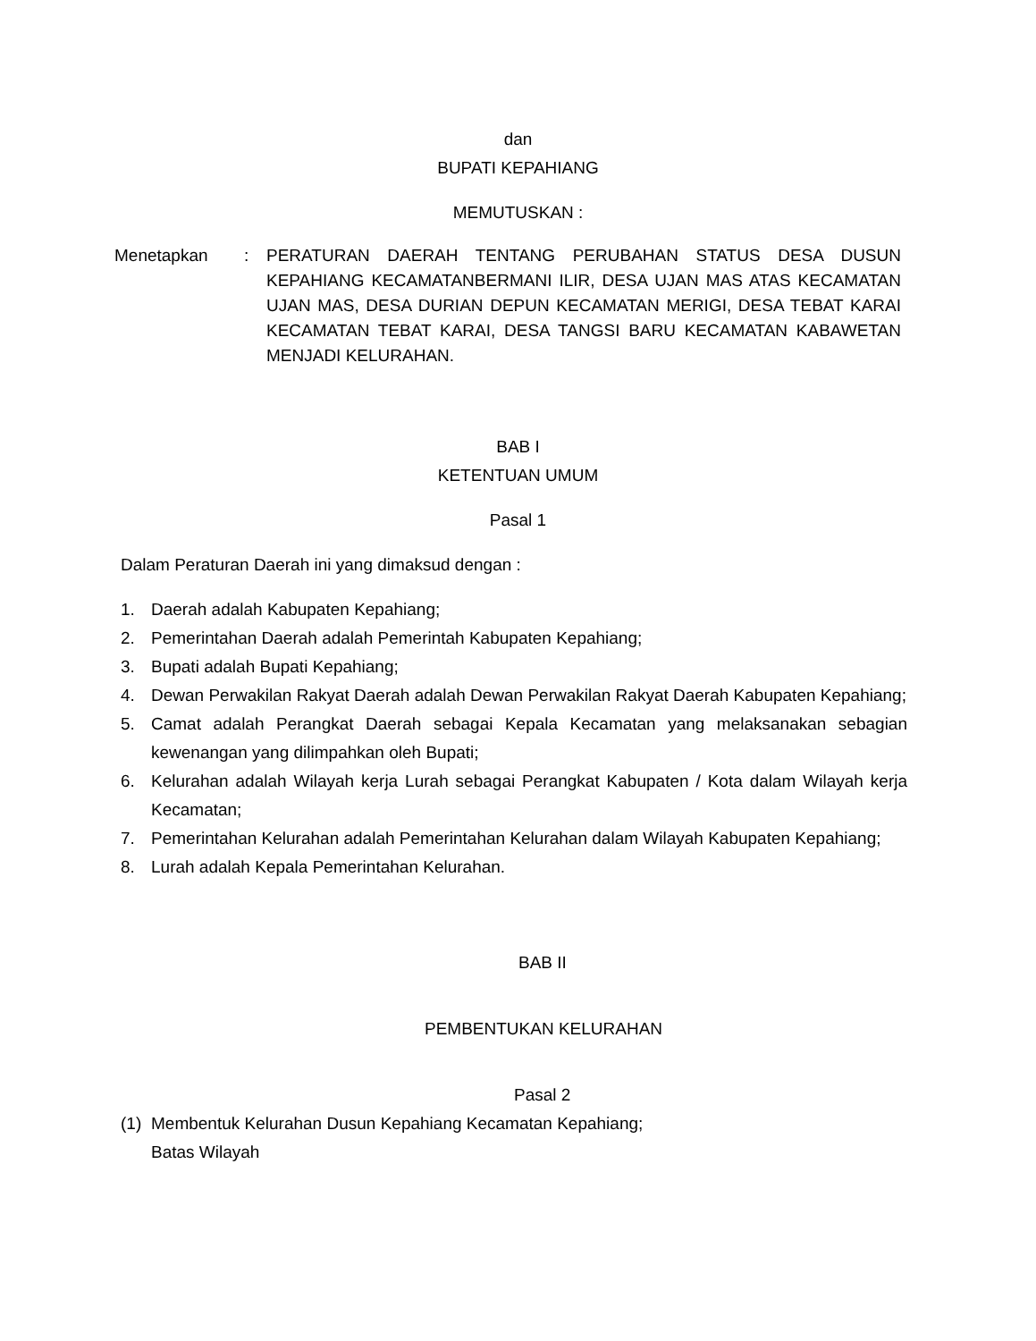dan
BUPATI KEPAHIANG
MEMUTUSKAN :
Menetapkan : PERATURAN DAERAH TENTANG PERUBAHAN STATUS DESA DUSUN KEPAHIANG KECAMATANBERMANI ILIR, DESA UJAN MAS ATAS KECAMATAN UJAN MAS, DESA DURIAN DEPUN KECAMATAN MERIGI, DESA TEBAT KARAI KECAMATAN TEBAT KARAI, DESA TANGSI BARU KECAMATAN KABAWETAN MENJADI KELURAHAN.
BAB I
KETENTUAN UMUM
Pasal 1
Dalam Peraturan Daerah ini yang dimaksud dengan :
1. Daerah adalah Kabupaten Kepahiang;
2. Pemerintahan Daerah adalah Pemerintah Kabupaten Kepahiang;
3. Bupati adalah Bupati Kepahiang;
4. Dewan Perwakilan Rakyat Daerah adalah Dewan Perwakilan Rakyat Daerah Kabupaten Kepahiang;
5. Camat adalah Perangkat Daerah sebagai Kepala Kecamatan yang melaksanakan sebagian kewenangan yang dilimpahkan oleh Bupati;
6. Kelurahan adalah Wilayah kerja Lurah sebagai Perangkat Kabupaten / Kota dalam Wilayah kerja Kecamatan;
7. Pemerintahan Kelurahan adalah Pemerintahan Kelurahan dalam Wilayah Kabupaten Kepahiang;
8. Lurah adalah Kepala Pemerintahan Kelurahan.
BAB II
PEMBENTUKAN KELURAHAN
Pasal 2
(1) Membentuk Kelurahan Dusun Kepahiang Kecamatan Kepahiang;
Batas Wilayah